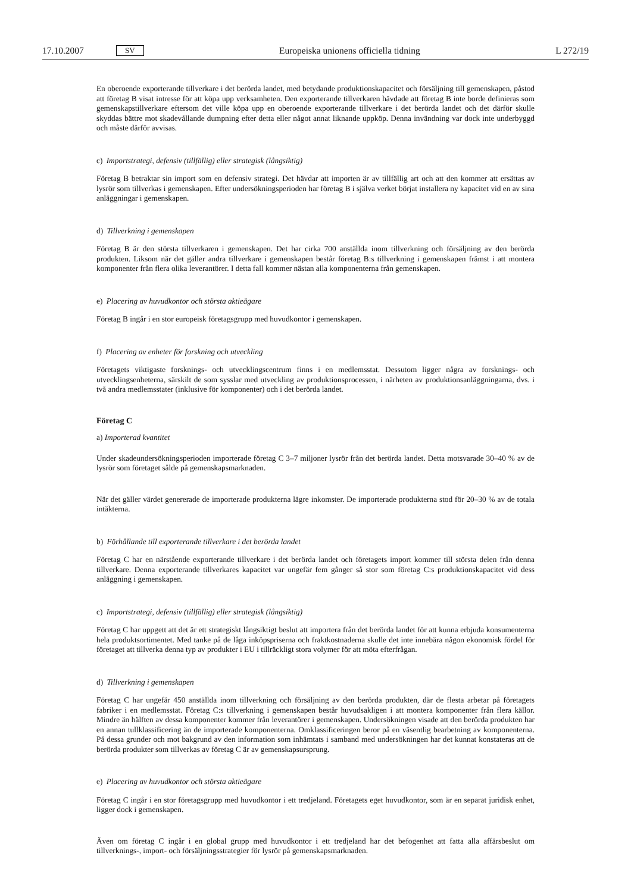17.10.2007 SV Europeiska unionens officiella tidning L 272/19
En oberoende exporterande tillverkare i det berörda landet, med betydande produktionskapacitet och försäljning till gemenskapen, påstod att företag B visat intresse för att köpa upp verksamheten. Den exporterande tillverkaren hävdade att företag B inte borde definieras som gemenskapstillverkare eftersom det ville köpa upp en oberoende exporterande tillverkare i det berörda landet och det därför skulle skyddas bättre mot skadevållande dumpning efter detta eller något annat liknande uppköp. Denna invändning var dock inte underbyggd och måste därför avvisas.
c) Importstrategi, defensiv (tillfällig) eller strategisk (långsiktig)
Företag B betraktar sin import som en defensiv strategi. Det hävdar att importen är av tillfällig art och att den kommer att ersättas av lysrör som tillverkas i gemenskapen. Efter undersökningsperioden har företag B i själva verket börjat installera ny kapacitet vid en av sina anläggningar i gemenskapen.
d) Tillverkning i gemenskapen
Företag B är den största tillverkaren i gemenskapen. Det har cirka 700 anställda inom tillverkning och försäljning av den berörda produkten. Liksom när det gäller andra tillverkare i gemenskapen består företag B:s tillverkning i gemenskapen främst i att montera komponenter från flera olika leverantörer. I detta fall kommer nästan alla komponenterna från gemenskapen.
e) Placering av huvudkontor och största aktieägare
Företag B ingår i en stor europeisk företagsgrupp med huvudkontor i gemenskapen.
f) Placering av enheter för forskning och utveckling
Företagets viktigaste forsknings- och utvecklingscentrum finns i en medlemsstat. Dessutom ligger några av forsknings- och utvecklingsenheterna, särskilt de som sysslar med utveckling av produktionsprocessen, i närheten av produktionsanläggningarna, dvs. i två andra medlemsstater (inklusive för komponenter) och i det berörda landet.
Företag C
a) Importerad kvantitet
Under skadeundersökningsperioden importerade företag C 3–7 miljoner lysrör från det berörda landet. Detta motsvarade 30–40 % av de lysrör som företaget sålde på gemenskapsmarknaden.
När det gäller värdet genererade de importerade produkterna lägre inkomster. De importerade produkterna stod för 20–30 % av de totala intäkterna.
b) Förhållande till exporterande tillverkare i det berörda landet
Företag C har en närstående exporterande tillverkare i det berörda landet och företagets import kommer till största delen från denna tillverkare. Denna exporterande tillverkares kapacitet var ungefär fem gånger så stor som företag C:s produktionskapacitet vid dess anläggning i gemenskapen.
c) Importstrategi, defensiv (tillfällig) eller strategisk (långsiktig)
Företag C har uppgett att det är ett strategiskt långsiktigt beslut att importera från det berörda landet för att kunna erbjuda konsumenterna hela produktsortimentet. Med tanke på de låga inköpspriserna och fraktkostnaderna skulle det inte innebära någon ekonomisk fördel för företaget att tillverka denna typ av produkter i EU i tillräckligt stora volymer för att möta efterfrågan.
d) Tillverkning i gemenskapen
Företag C har ungefär 450 anställda inom tillverkning och försäljning av den berörda produkten, där de flesta arbetar på företagets fabriker i en medlemsstat. Företag C:s tillverkning i gemenskapen består huvudsakligen i att montera komponenter från flera källor. Mindre än hälften av dessa komponenter kommer från leverantörer i gemenskapen. Undersökningen visade att den berörda produkten har en annan tullklassificering än de importerade komponenterna. Omklassificeringen beror på en väsentlig bearbetning av komponenterna. På dessa grunder och mot bakgrund av den information som inhämtats i samband med undersökningen har det kunnat konstateras att de berörda produkter som tillverkas av företag C är av gemenskapsursprung.
e) Placering av huvudkontor och största aktieägare
Företag C ingår i en stor företagsgrupp med huvudkontor i ett tredjeland. Företagets eget huvudkontor, som är en separat juridisk enhet, ligger dock i gemenskapen.
Även om företag C ingår i en global grupp med huvudkontor i ett tredjeland har det befogenhet att fatta alla affärsbeslut om tillverknings-, import- och försäljningsstrategier för lysrör på gemenskapsmarknaden.